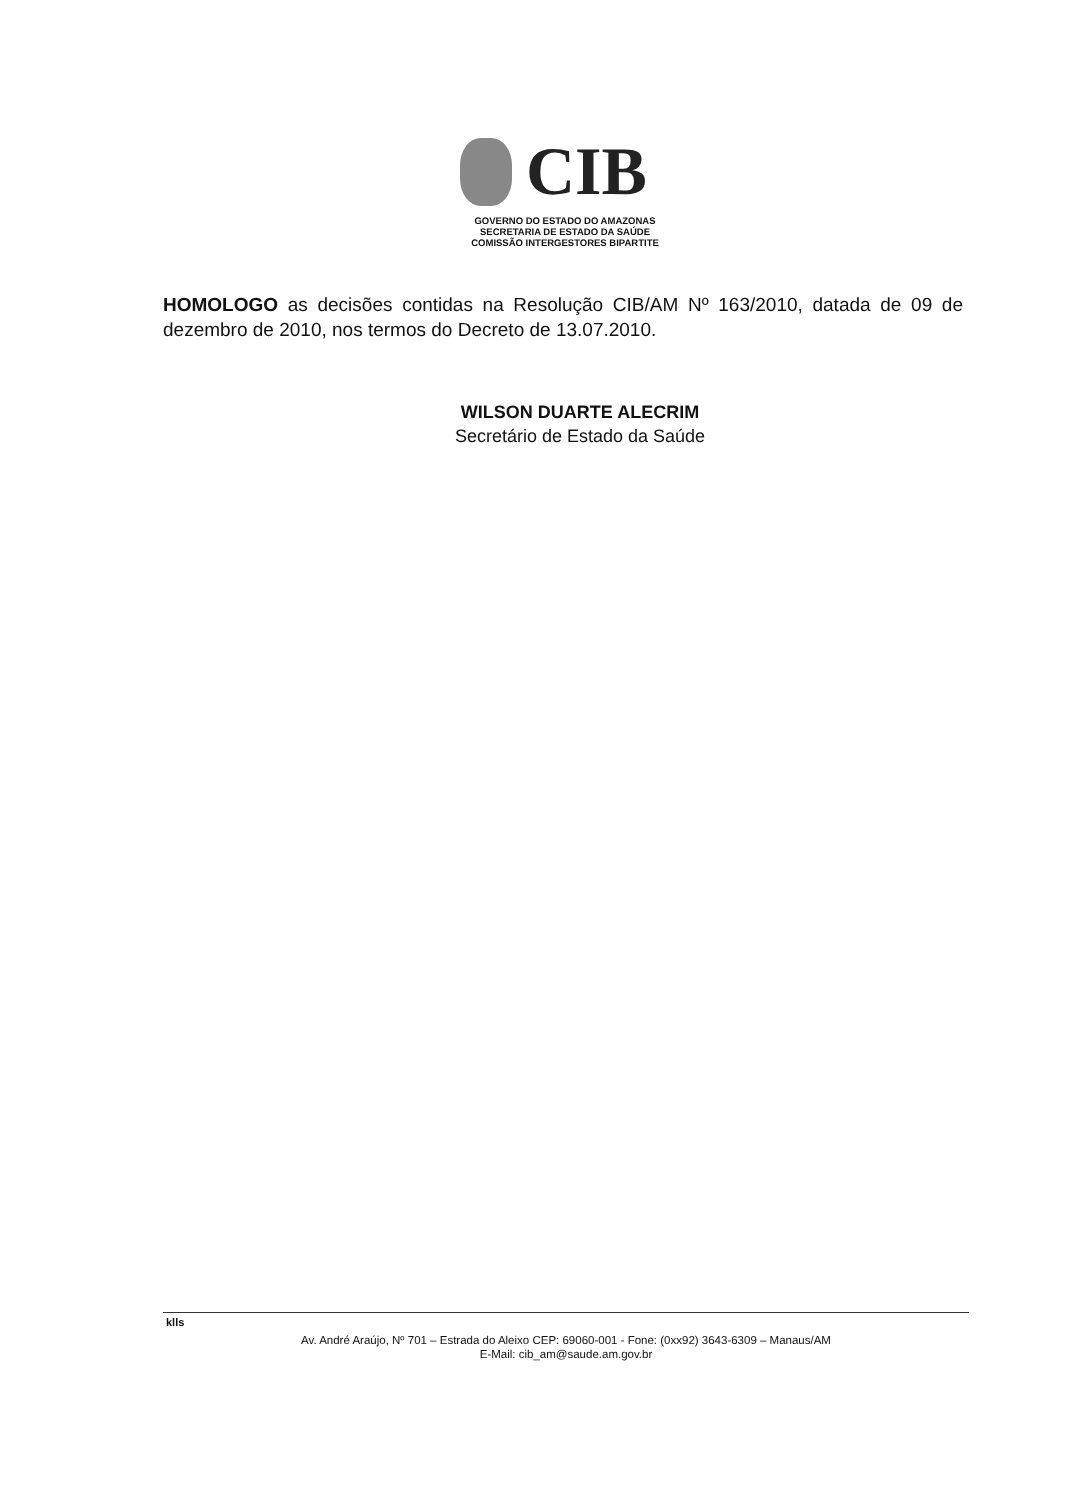CIB
GOVERNO DO ESTADO DO AMAZONAS
SECRETARIA DE ESTADO DA SAÚDE
COMISSÃO INTERGESTORES BIPARTITE
HOMOLOGO as decisões contidas na Resolução CIB/AM Nº 163/2010, datada de 09 de dezembro de 2010, nos termos do Decreto de 13.07.2010.
WILSON DUARTE ALECRIM
Secretário de Estado da Saúde
klls
Av. André Araújo, Nº 701 – Estrada do Aleixo CEP: 69060-001 - Fone: (0xx92) 3643-6309 – Manaus/AM
E-Mail: cib_am@saude.am.gov.br